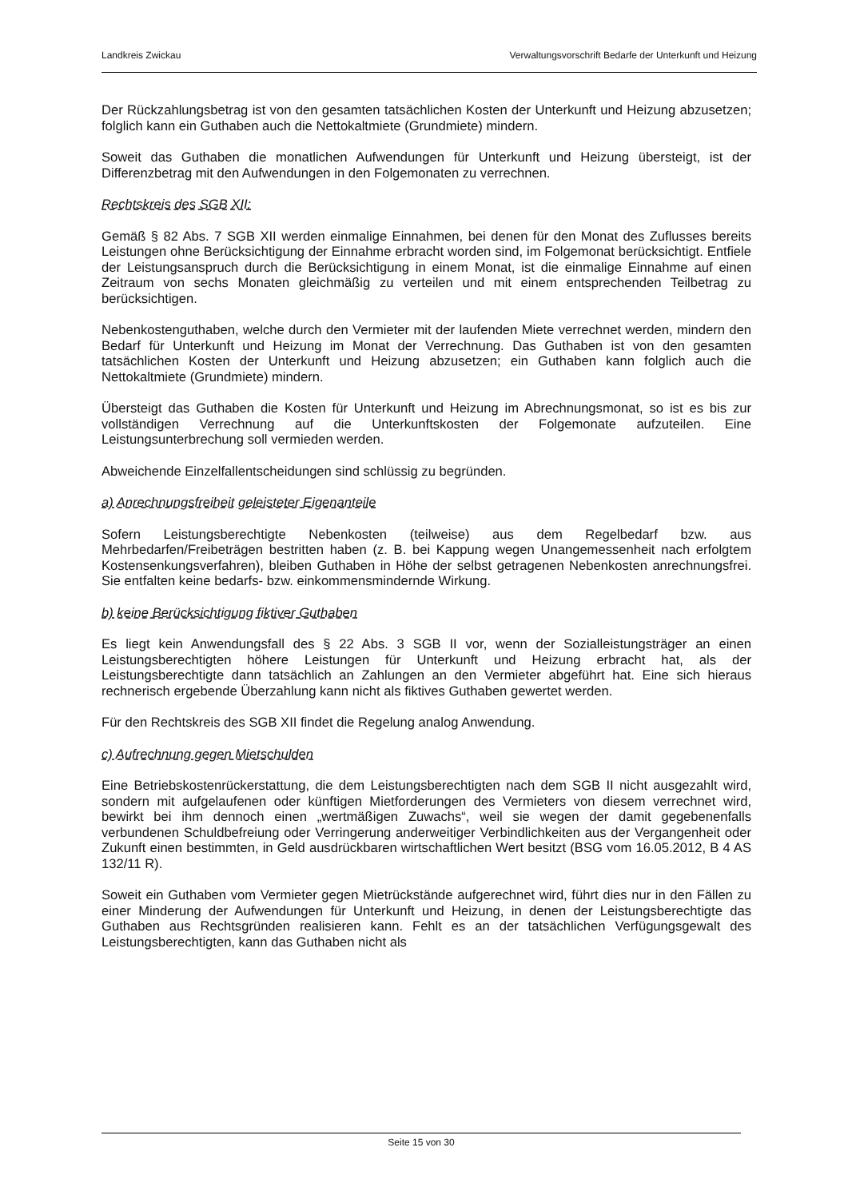Landkreis Zwickau Verwaltungsvorschrift Bedarfe der Unterkunft und Heizung
Der Rückzahlungsbetrag ist von den gesamten tatsächlichen Kosten der Unterkunft und Heizung abzusetzen; folglich kann ein Guthaben auch die Nettokaltmiete (Grundmiete) mindern.
Soweit das Guthaben die monatlichen Aufwendungen für Unterkunft und Heizung übersteigt, ist der Differenzbetrag mit den Aufwendungen in den Folgemonaten zu verrechnen.
Rechtskreis des SGB XII:
Gemäß § 82 Abs. 7 SGB XII werden einmalige Einnahmen, bei denen für den Monat des Zuflusses bereits Leistungen ohne Berücksichtigung der Einnahme erbracht worden sind, im Folgemonat berücksichtigt. Entfiele der Leistungsanspruch durch die Berücksichtigung in einem Monat, ist die einmalige Einnahme auf einen Zeitraum von sechs Monaten gleichmäßig zu verteilen und mit einem entsprechenden Teilbetrag zu berücksichtigen.
Nebenkostenguthaben, welche durch den Vermieter mit der laufenden Miete verrechnet werden, mindern den Bedarf für Unterkunft und Heizung im Monat der Verrechnung. Das Guthaben ist von den gesamten tatsächlichen Kosten der Unterkunft und Heizung abzusetzen; ein Guthaben kann folglich auch die Nettokaltmiete (Grundmiete) mindern.
Übersteigt das Guthaben die Kosten für Unterkunft und Heizung im Abrechnungsmonat, so ist es bis zur vollständigen Verrechnung auf die Unterkunftskosten der Folgemonate aufzuteilen. Eine Leistungsunterbrechung soll vermieden werden.
Abweichende Einzelfallentscheidungen sind schlüssig zu begründen.
a) Anrechnungsfreiheit geleisteter Eigenanteile
Sofern Leistungsberechtigte Nebenkosten (teilweise) aus dem Regelbedarf bzw. aus Mehrbedarfen/Freibeträgen bestritten haben (z. B. bei Kappung wegen Unangemessenheit nach erfolgtem Kostensenkungsverfahren), bleiben Guthaben in Höhe der selbst getragenen Nebenkosten anrechnungsfrei. Sie entfalten keine bedarfs- bzw. einkommensmindernde Wirkung.
b) keine Berücksichtigung fiktiver Guthaben
Es liegt kein Anwendungsfall des § 22 Abs. 3 SGB II vor, wenn der Sozialleistungsträger an einen Leistungsberechtigten höhere Leistungen für Unterkunft und Heizung erbracht hat, als der Leistungsberechtigte dann tatsächlich an Zahlungen an den Vermieter abgeführt hat. Eine sich hieraus rechnerisch ergebende Überzahlung kann nicht als fiktives Guthaben gewertet werden.
Für den Rechtskreis des SGB XII findet die Regelung analog Anwendung.
c) Aufrechnung gegen Mietschulden
Eine Betriebskostenrückerstattung, die dem Leistungsberechtigten nach dem SGB II nicht ausgezahlt wird, sondern mit aufgelaufenen oder künftigen Mietforderungen des Vermieters von diesem verrechnet wird, bewirkt bei ihm dennoch einen „wertmäßigen Zuwachs“, weil sie wegen der damit gegebenenfalls verbundenen Schuldbefreiung oder Verringerung anderweitiger Verbindlichkeiten aus der Vergangenheit oder Zukunft einen bestimmten, in Geld ausdrückbaren wirtschaftlichen Wert besitzt (BSG vom 16.05.2012, B 4 AS 132/11 R).
Soweit ein Guthaben vom Vermieter gegen Mietrückstände aufgerechnet wird, führt dies nur in den Fällen zu einer Minderung der Aufwendungen für Unterkunft und Heizung, in denen der Leistungsberechtigte das Guthaben aus Rechtsgründen realisieren kann. Fehlt es an der tatsächlichen Verfügungsgewalt des Leistungsberechtigten, kann das Guthaben nicht als
Seite 15 von 30